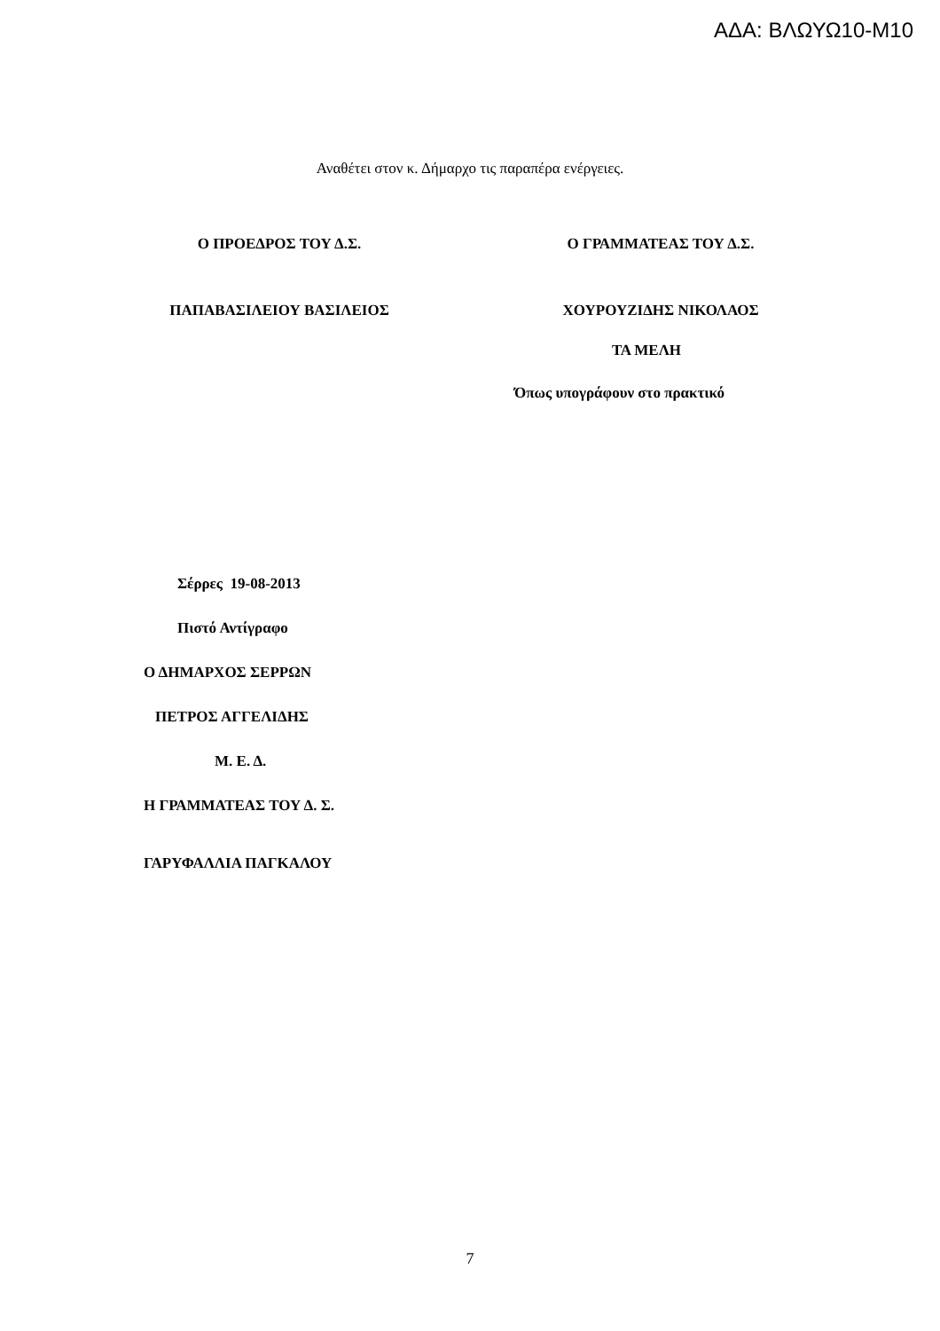ΑΔΑ: ΒΛΩΥΩ10-Μ10
Αναθέτει στον κ. Δήμαρχο τις παραπέρα ενέργειες.
Ο ΠΡΟΕΔΡΟΣ ΤΟΥ Δ.Σ. Ο ΓΡΑΜΜΑΤΕΑΣ ΤΟΥ Δ.Σ.
ΠΑΠΑΒΑΣΙΛΕΙΟΥ ΒΑΣΙΛΕΙΟΣ ΧΟΥΡΟΥΖΙΔΗΣ ΝΙΚΟΛΑΟΣ
ΤΑ ΜΕΛΗ
Όπως υπογράφουν στο πρακτικό
Σέρρες 19-08-2013
Πιστό Αντίγραφο
Ο ΔΗΜΑΡΧΟΣ ΣΕΡΡΩΝ
ΠΕΤΡΟΣ ΑΓΓΕΛΙΔΗΣ
Μ. Ε. Δ.
Η ΓΡΑΜΜΑΤΕΑΣ ΤΟΥ Δ. Σ.
ΓΑΡΥΦΑΛΛΙΑ ΠΑΓΚΑΛΟΥ
7